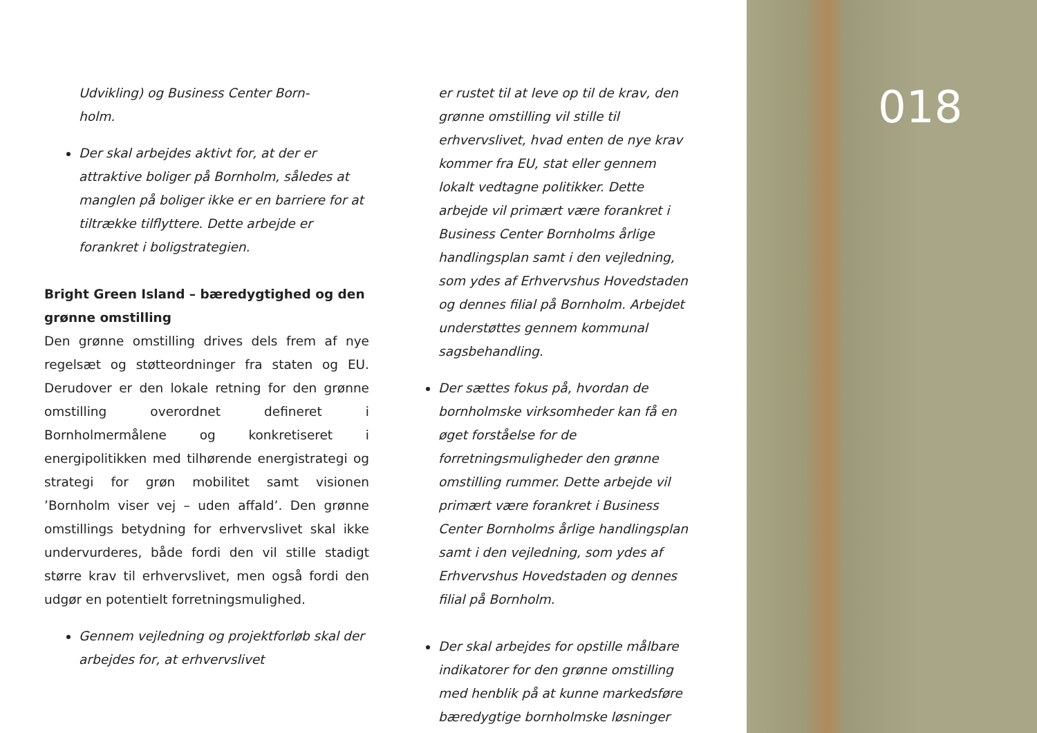Udvikling) og Business Center Born-
holm.
Der skal arbejdes aktivt for, at der er attraktive boliger på Bornholm, således at manglen på boliger ikke er en barriere for at tiltrække tilflyttere. Dette arbejde er forankret i boligstrategien.
Bright Green Island – bæredygtighed og den grønne omstilling
Den grønne omstilling drives dels frem af nye regelsæt og støtteordninger fra staten og EU. Derudover er den lokale retning for den grønne omstilling overordnet defineret i Bornholmermålene og konkretiseret i energipolitikken med tilhørende energistrategi og strategi for grøn mobilitet samt visionen ’Bornholm viser vej – uden affald’. Den grønne omstillings betydning for erhvervslivet skal ikke undervurderes, både fordi den vil stille stadigt større krav til erhvervslivet, men også fordi den udgør en potentielt forretningsmulighed.
Gennem vejledning og projektforløb skal der arbejdes for, at erhvervslivet
er rustet til at leve op til de krav, den grønne omstilling vil stille til erhvervslivet, hvad enten de nye krav kommer fra EU, stat eller gennem lokalt vedtagne politikker. Dette arbejde vil primært være forankret i Business Center Bornholms årlige handlingsplan samt i den vejledning, som ydes af Erhvervshus Hovedstaden og dennes filial på Bornholm. Arbejdet understøttes gennem kommunal sagsbehandling.
Der sættes fokus på, hvordan de bornholmske virksomheder kan få en øget forståelse for de forretningsmuligheder den grønne omstilling rummer. Dette arbejde vil primært være forankret i Business Center Bornholms årlige handlingsplan samt i den vejledning, som ydes af Erhvervshus Hovedstaden og dennes filial på Bornholm.
Der skal arbejdes for opstille målbare indikatorer for den grønne omstilling med henblik på at kunne markedsføre bæredygtige bornholmske løsninger
018